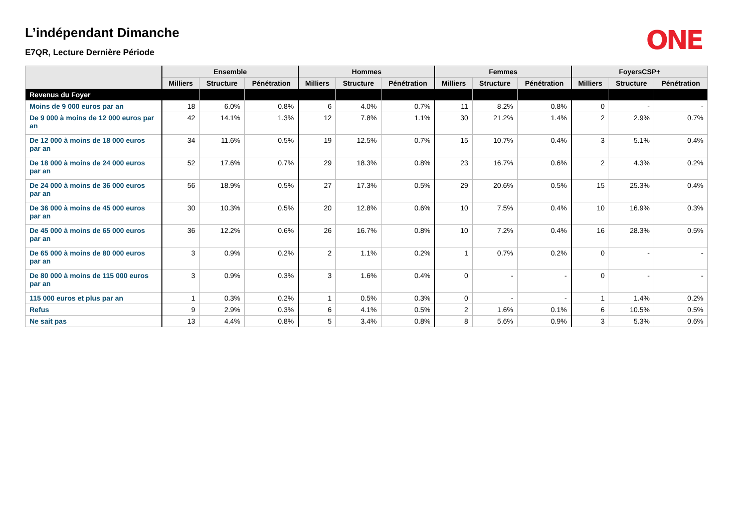ONE
L’indépendant Dimanche
E7QR, Lecture Dernière Période
| | Ensemble | | | Hommes | | | Femmes | | | FoyersCSP+ | | |
| --- | --- | --- | --- | --- | --- | --- | --- | --- | --- | --- | --- | --- |
| | Milliers | Structure | Pénétration | Milliers | Structure | Pénétration | Milliers | Structure | Pénétration | Milliers | Structure | Pénétration |
| Revenus du Foyer | | | | | | | | | | | | |
| Moins de 9 000 euros par an | 18 | 6.0% | 0.8% | 6 | 4.0% | 0.7% | 11 | 8.2% | 0.8% | 0 | - | - |
| De 9 000 à moins de 12 000 euros par an | 42 | 14.1% | 1.3% | 12 | 7.8% | 1.1% | 30 | 21.2% | 1.4% | 2 | 2.9% | 0.7% |
| De 12 000 à moins de 18 000 euros par an | 34 | 11.6% | 0.5% | 19 | 12.5% | 0.7% | 15 | 10.7% | 0.4% | 3 | 5.1% | 0.4% |
| De 18 000 à moins de 24 000 euros par an | 52 | 17.6% | 0.7% | 29 | 18.3% | 0.8% | 23 | 16.7% | 0.6% | 2 | 4.3% | 0.2% |
| De 24 000 à moins de 36 000 euros par an | 56 | 18.9% | 0.5% | 27 | 17.3% | 0.5% | 29 | 20.6% | 0.5% | 15 | 25.3% | 0.4% |
| De 36 000 à moins de 45 000 euros par an | 30 | 10.3% | 0.5% | 20 | 12.8% | 0.6% | 10 | 7.5% | 0.4% | 10 | 16.9% | 0.3% |
| De 45 000 à moins de 65 000 euros par an | 36 | 12.2% | 0.6% | 26 | 16.7% | 0.8% | 10 | 7.2% | 0.4% | 16 | 28.3% | 0.5% |
| De 65 000 à moins de 80 000 euros par an | 3 | 0.9% | 0.2% | 2 | 1.1% | 0.2% | 1 | 0.7% | 0.2% | 0 | - | - |
| De 80 000 à moins de 115 000 euros par an | 3 | 0.9% | 0.3% | 3 | 1.6% | 0.4% | 0 | - | - | 0 | - | - |
| 115 000 euros et plus par an | 1 | 0.3% | 0.2% | 1 | 0.5% | 0.3% | 0 | - | - | 1 | 1.4% | 0.2% |
| Refus | 9 | 2.9% | 0.3% | 6 | 4.1% | 0.5% | 2 | 1.6% | 0.1% | 6 | 10.5% | 0.5% |
| Ne sait pas | 13 | 4.4% | 0.8% | 5 | 3.4% | 0.8% | 8 | 5.6% | 0.9% | 3 | 5.3% | 0.6% |